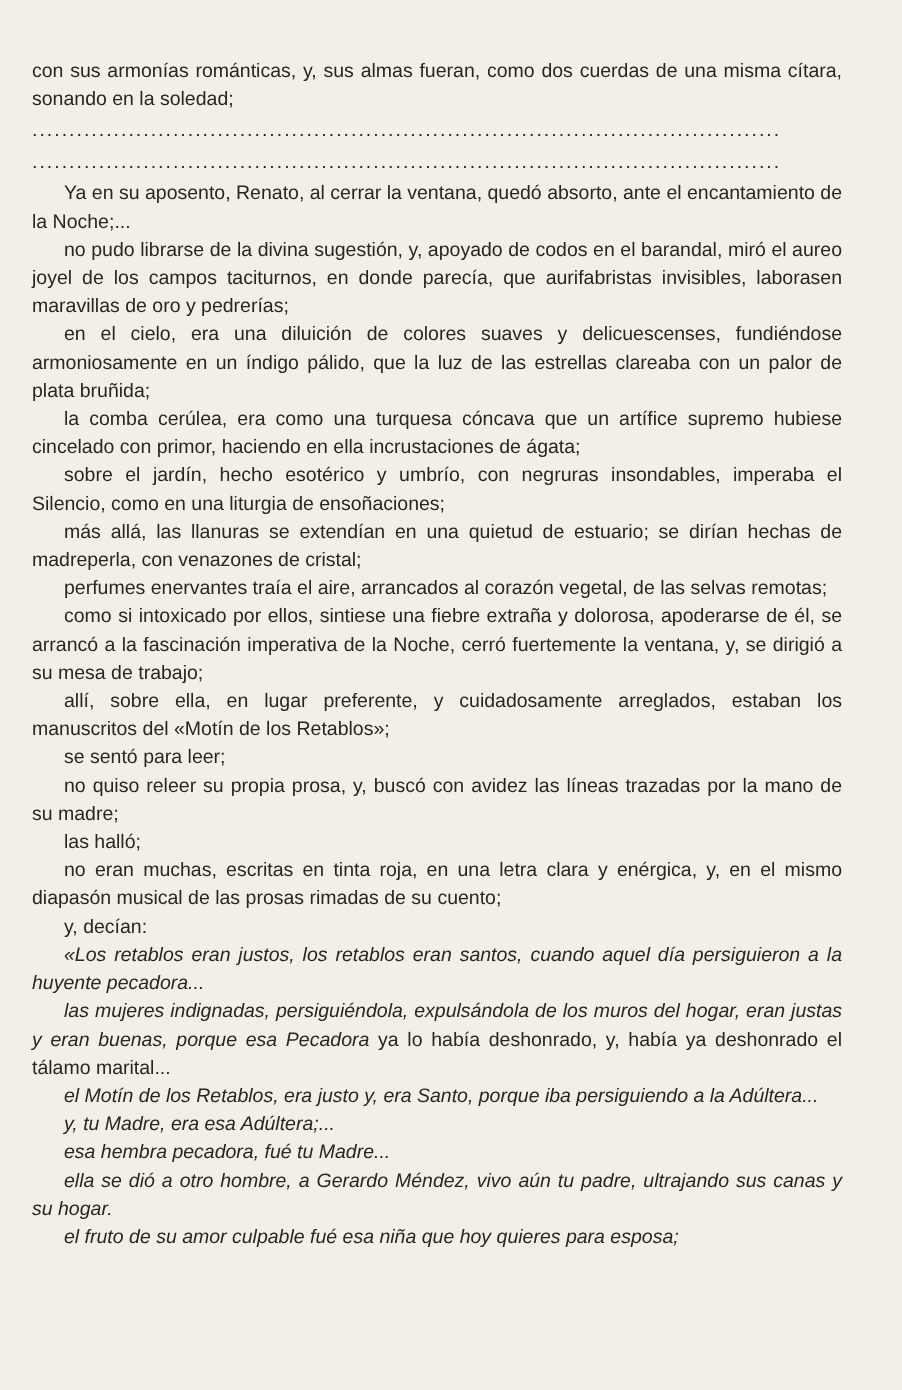con sus armonías románticas, y, sus almas fueran, como dos cuerdas de una misma cítara, sonando en la soledad;
.....................................................................................................
.....................................................................................................
Ya en su aposento, Renato, al cerrar la ventana, quedó absorto, ante el encantamiento de la Noche;...
no pudo librarse de la divina sugestión, y, apoyado de codos en el barandal, miró el aureo joyel de los campos taciturnos, en donde parecía, que aurifabristas invisibles, laborasen maravillas de oro y pedrerías;
en el cielo, era una diluición de colores suaves y delicuescenses, fundiéndose armoniosamente en un índigo pálido, que la luz de las estrellas clareaba con un palor de plata bruñida;
la comba cerúlea, era como una turquesa cóncava que un artífice supremo hubiese cincelado con primor, haciendo en ella incrustaciones de ágata;
sobre el jardín, hecho esotérico y umbrío, con negruras insondables, imperaba el Silencio, como en una liturgia de ensoñaciones;
más allá, las llanuras se extendían en una quietud de estuario; se dirían hechas de madreperla, con venazones de cristal;
perfumes enervantes traía el aire, arrancados al corazón vegetal, de las selvas remotas;
como si intoxicado por ellos, sintiese una fiebre extraña y dolorosa, apoderarse de él, se arrancó a la fascinación imperativa de la Noche, cerró fuertemente la ventana, y, se dirigió a su mesa de trabajo;
allí, sobre ella, en lugar preferente, y cuidadosamente arreglados, estaban los manuscritos del «Motín de los Retablos»;
se sentó para leer;
no quiso releer su propia prosa, y, buscó con avidez las líneas trazadas por la mano de su madre;
las halló;
no eran muchas, escritas en tinta roja, en una letra clara y enérgica, y, en el mismo diapasón musical de las prosas rimadas de su cuento;
y, decían:
«Los retablos eran justos, los retablos eran santos, cuando aquel día persiguieron a la huyente pecadora...
las mujeres indignadas, persiguiéndola, expulsándola de los muros del hogar, eran justas y eran buenas, porque esa Pecadora ya lo había deshonrado, y, había ya deshonrado el tálamo marital...
el Motín de los Retablos, era justo y, era Santo, porque iba persiguiendo a la Adúltera...
y, tu Madre, era esa Adúltera;...
esa hembra pecadora, fué tu Madre...
ella se dió a otro hombre, a Gerardo Méndez, vivo aún tu padre, ultrajando sus canas y su hogar.
el fruto de su amor culpable fué esa niña que hoy quieres para esposa;